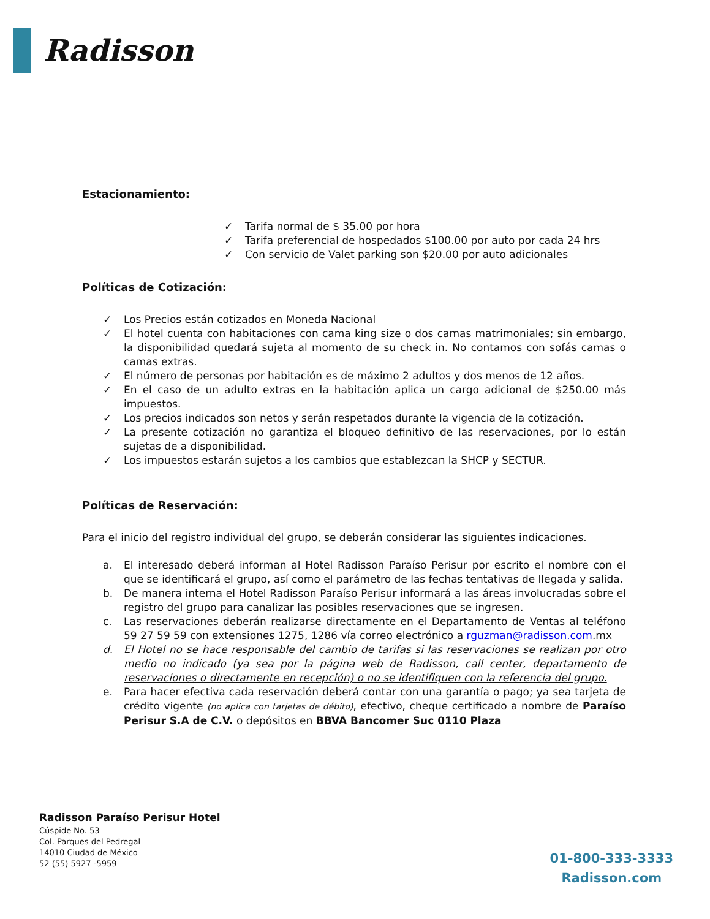Radisson
Estacionamiento:
✓ Tarifa normal de $ 35.00 por hora
✓ Tarifa preferencial de hospedados $100.00 por auto por cada 24 hrs
✓ Con servicio de Valet parking son $20.00 por auto adicionales
Políticas de Cotización:
✓ Los Precios están cotizados en Moneda Nacional
✓ El hotel cuenta con habitaciones con cama king size o dos camas matrimoniales; sin embargo, la disponibilidad quedará sujeta al momento de su check in. No contamos con sofás camas o camas extras.
✓ El número de personas por habitación es de máximo 2 adultos y dos menos de 12 años.
✓ En el caso de un adulto extras en la habitación aplica un cargo adicional de $250.00 más impuestos.
✓ Los precios indicados son netos y serán respetados durante la vigencia de la cotización.
✓ La presente cotización no garantiza el bloqueo definitivo de las reservaciones, por lo están sujetas de a disponibilidad.
✓ Los impuestos estarán sujetos a los cambios que establezcan la SHCP y SECTUR.
Políticas de Reservación:
Para el inicio del registro individual del grupo, se deberán considerar las siguientes indicaciones.
a. El interesado deberá informan al Hotel Radisson Paraíso Perisur por escrito el nombre con el que se identificará el grupo, así como el parámetro de las fechas tentativas de llegada y salida.
b. De manera interna el Hotel Radisson Paraíso Perisur informará a las áreas involucradas sobre el registro del grupo para canalizar las posibles reservaciones que se ingresen.
c. Las reservaciones deberán realizarse directamente en el Departamento de Ventas al teléfono 59 27 59 59 con extensiones 1275, 1286 vía correo electrónico a rguzman@radisson.com.mx
d. El Hotel no se hace responsable del cambio de tarifas si las reservaciones se realizan por otro medio no indicado (ya sea por la página web de Radisson, call center, departamento de reservaciones o directamente en recepción) o no se identifiquen con la referencia del grupo.
e. Para hacer efectiva cada reservación deberá contar con una garantía o pago; ya sea tarjeta de crédito vigente (no aplica con tarjetas de débito), efectivo, cheque certificado a nombre de Paraíso Perisur S.A de C.V. o depósitos en BBVA Bancomer Suc 0110 Plaza
Radisson Paraíso Perisur Hotel
Cúspide No. 53
Col. Parques del Pedregal
14010 Ciudad de México
52 (55) 5927 -5959
01-800-333-3333
Radisson.com